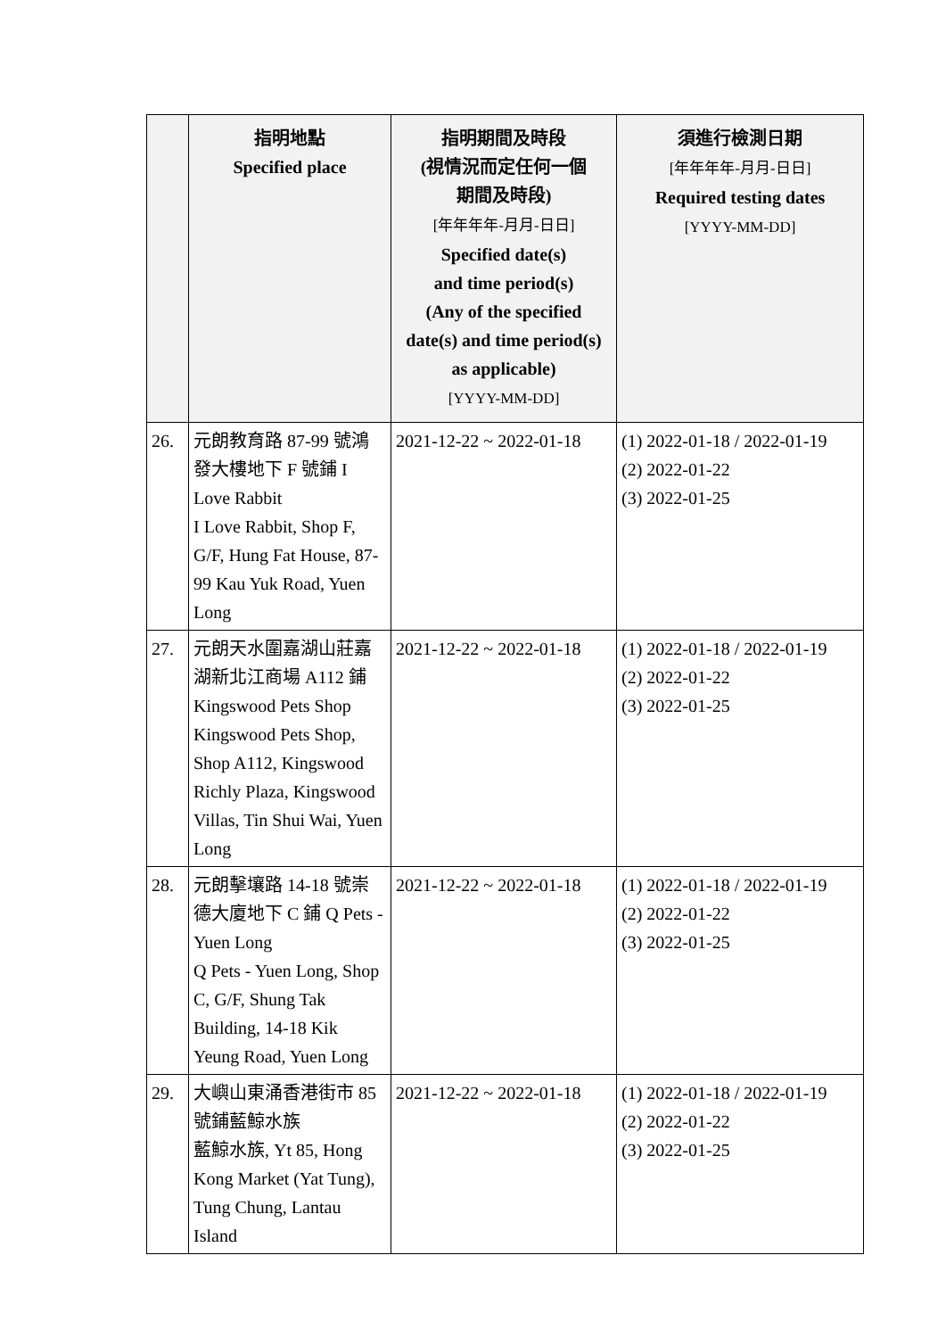| | 指明地點 Specified place | 指明期間及時段 (視情況而定任何一個 期間及時段) [年年年年-月月-日日] Specified date(s) and time period(s) (Any of the specified date(s) and time period(s) as applicable) [YYYY-MM-DD] | 須進行檢測日期 [年年年年-月月-日日] Required testing dates [YYYY-MM-DD] |
| --- | --- | --- | --- |
| 26. | 元朗教育路 87-99 號鴻發大樓地下 F 號鋪 I Love Rabbit I Love Rabbit, Shop F, G/F, Hung Fat House, 87-99 Kau Yuk Road, Yuen Long | 2021-12-22 ~ 2022-01-18 | (1) 2022-01-18 / 2022-01-19 (2) 2022-01-22 (3) 2022-01-25 |
| 27. | 元朗天水圍嘉湖山莊嘉湖新北江商場 A112 鋪 Kingswood Pets Shop Kingswood Pets Shop, Shop A112, Kingswood Richly Plaza, Kingswood Villas, Tin Shui Wai, Yuen Long | 2021-12-22 ~ 2022-01-18 | (1) 2022-01-18 / 2022-01-19 (2) 2022-01-22 (3) 2022-01-25 |
| 28. | 元朗擊壤路 14-18 號崇德大廈地下 C 鋪 Q Pets - Yuen Long Q Pets - Yuen Long, Shop C, G/F, Shung Tak Building, 14-18 Kik Yeung Road, Yuen Long | 2021-12-22 ~ 2022-01-18 | (1) 2022-01-18 / 2022-01-19 (2) 2022-01-22 (3) 2022-01-25 |
| 29. | 大嶼山東涌香港街市 85 號鋪藍鯨水族 藍鯨水族, Yt 85, Hong Kong Market (Yat Tung), Tung Chung, Lantau Island | 2021-12-22 ~ 2022-01-18 | (1) 2022-01-18 / 2022-01-19 (2) 2022-01-22 (3) 2022-01-25 |